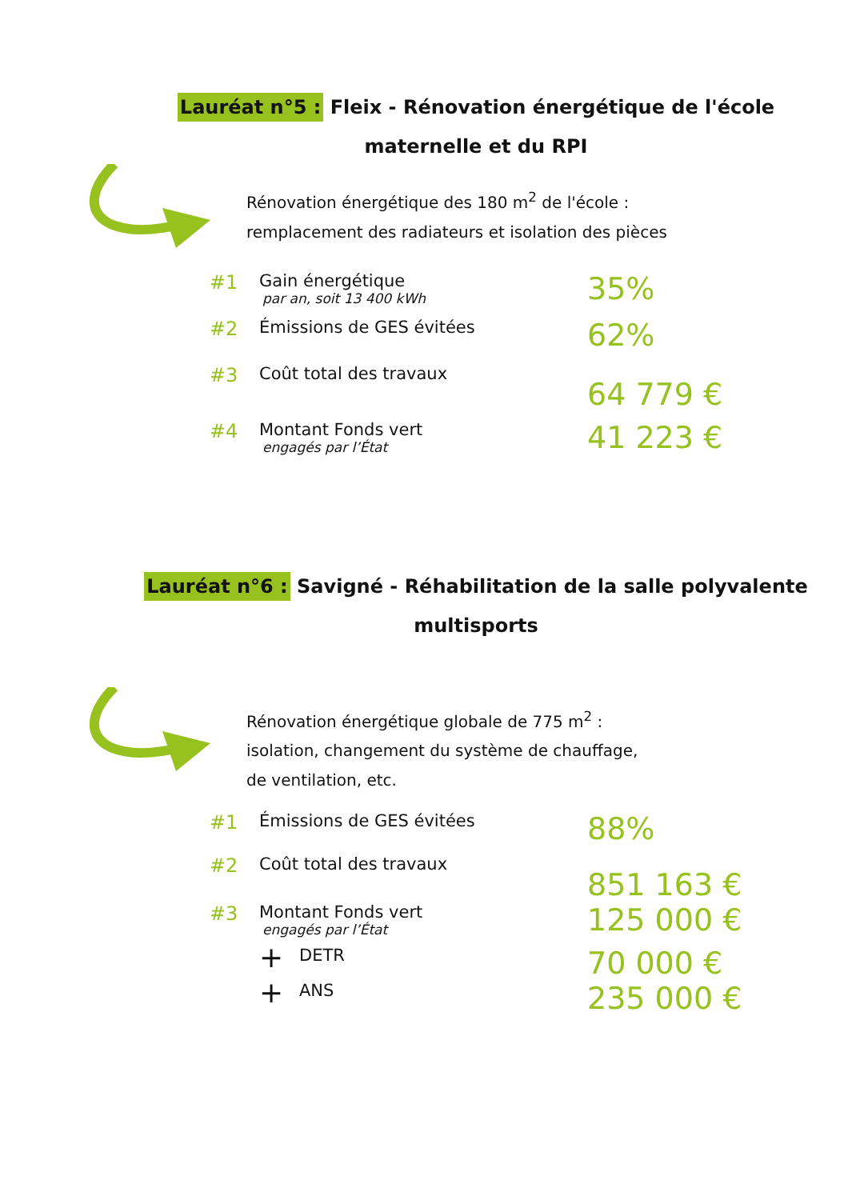Lauréat n°5 : Fleix - Rénovation énergétique de l'école maternelle et du RPI
Rénovation énergétique des 180 m<sup>2</sup> de l'école :
remplacement des radiateurs et isolation des pièces
#1 Gain énergétique
par an, soit 13 400 kWh
35%
#2 Émissions de GES évitées
62%
#3 Coût total des travaux
64 779 €
#4 Montant Fonds vert
engagés par l’État
41 223 €
Lauréat n°6 : Savigné - Réhabilitation de la salle polyvalente multisports
Rénovation énergétique globale de 775 m<sup>2</sup> :
isolation, changement du système de chauffage,
de ventilation, etc.
#1 Émissions de GES évitées
88%
#2 Coût total des travaux
851 163 €
#3 Montant Fonds vert
engagés par l’État
125 000 €
+ DETR
70 000 €
+ ANS
235 000 €